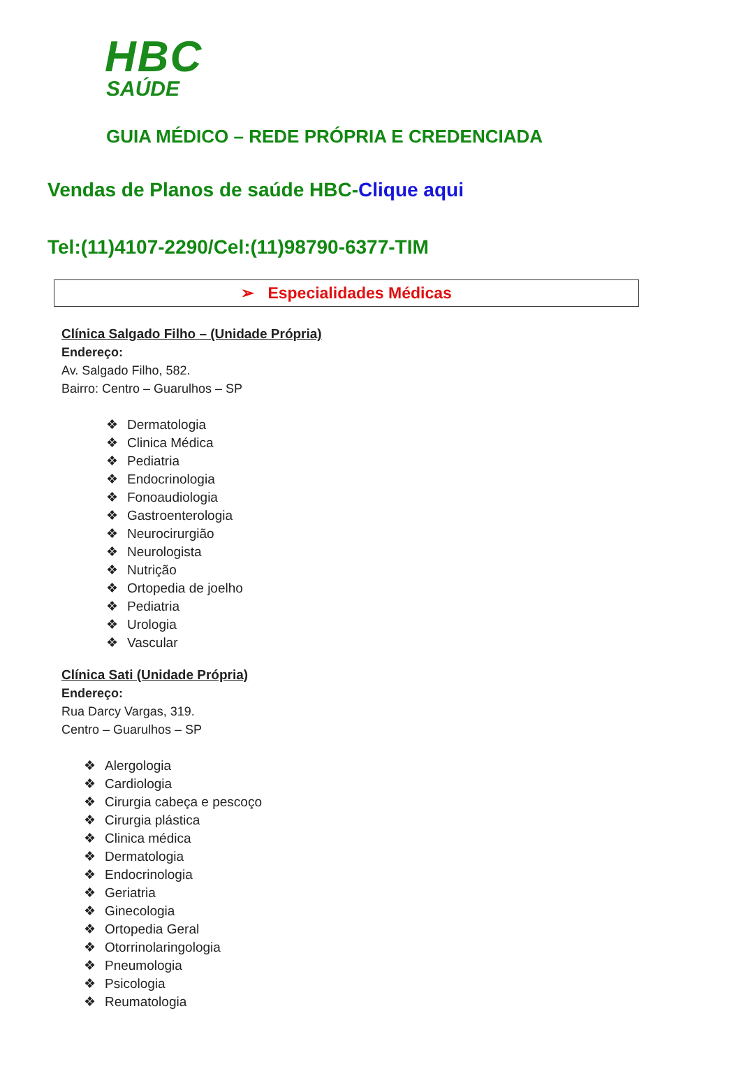HBC
SAÚDE
GUIA MÉDICO – REDE PRÓPRIA E CREDENCIADA
Vendas de Planos de saúde HBC-Clique aqui
Tel:(11)4107-2290/Cel:(11)98790-6377-TIM
➢ Especialidades Médicas
Clínica Salgado Filho – (Unidade Própria)
Endereço:
Av. Salgado Filho, 582.
Bairro: Centro – Guarulhos – SP
❖ Dermatologia
❖ Clinica Médica
❖ Pediatria
❖ Endocrinologia
❖ Fonoaudiologia
❖ Gastroenterologia
❖ Neurocirurgião
❖ Neurologista
❖ Nutrição
❖ Ortopedia de joelho
❖ Pediatria
❖ Urologia
❖ Vascular
Clínica Sati (Unidade Própria)
Endereço:
Rua Darcy Vargas, 319.
Centro – Guarulhos – SP
❖ Alergologia
❖ Cardiologia
❖ Cirurgia cabeça e pescoço
❖ Cirurgia plástica
❖ Clinica médica
❖ Dermatologia
❖ Endocrinologia
❖ Geriatria
❖ Ginecologia
❖ Ortopedia Geral
❖ Otorrinolaringologia
❖ Pneumologia
❖ Psicologia
❖ Reumatologia